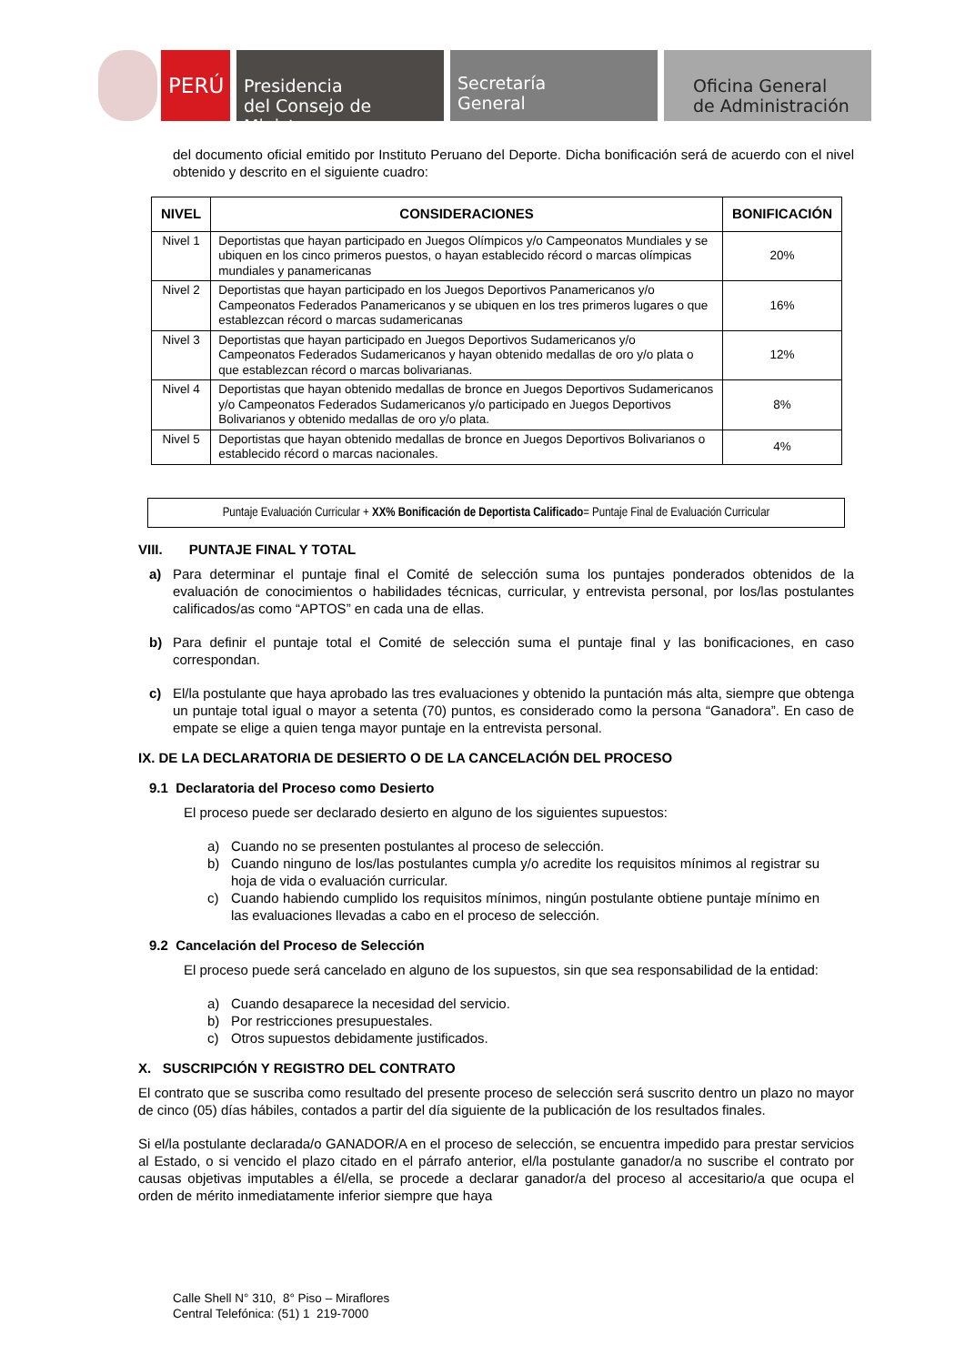PERÚ
Presidencia
del Consejo de Ministros
Secretaría
General
Oficina General
de Administración
del documento oficial emitido por Instituto Peruano del Deporte. Dicha bonificación será de acuerdo con el nivel obtenido y descrito en el siguiente cuadro:
| NIVEL | CONSIDERACIONES | BONIFICACIÓN |
| --- | --- | --- |
| Nivel 1 | Deportistas que hayan participado en Juegos Olímpicos y/o Campeonatos Mundiales y se ubiquen en los cinco primeros puestos, o hayan establecido récord o marcas olímpicas mundiales y panamericanas | 20% |
| Nivel 2 | Deportistas que hayan participado en los Juegos Deportivos Panamericanos y/o Campeonatos Federados Panamericanos y se ubiquen en los tres primeros lugares o que establezcan récord o marcas sudamericanas | 16% |
| Nivel 3 | Deportistas que hayan participado en Juegos Deportivos Sudamericanos y/o Campeonatos Federados Sudamericanos y hayan obtenido medallas de oro y/o plata o que establezcan récord o marcas bolivarianas. | 12% |
| Nivel 4 | Deportistas que hayan obtenido medallas de bronce en Juegos Deportivos Sudamericanos y/o Campeonatos Federados Sudamericanos y/o participado en Juegos Deportivos Bolivarianos y obtenido medallas de oro y/o plata. | 8% |
| Nivel 5 | Deportistas que hayan obtenido medallas de bronce en Juegos Deportivos Bolivarianos o establecido récord o marcas nacionales. | 4% |
Puntaje Evaluación Curricular + XX% Bonificación de Deportista Calificado= Puntaje Final de Evaluación Curricular
VIII. PUNTAJE FINAL Y TOTAL
a) Para determinar el puntaje final el Comité de selección suma los puntajes ponderados obtenidos de la evaluación de conocimientos o habilidades técnicas, curricular, y entrevista personal, por los/las postulantes calificados/as como “APTOS” en cada una de ellas.
b) Para definir el puntaje total el Comité de selección suma el puntaje final y las bonificaciones, en caso correspondan.
c) El/la postulante que haya aprobado las tres evaluaciones y obtenido la puntación más alta, siempre que obtenga un puntaje total igual o mayor a setenta (70) puntos, es considerado como la persona “Ganadora”. En caso de empate se elige a quien tenga mayor puntaje en la entrevista personal.
IX. DE LA DECLARATORIA DE DESIERTO O DE LA CANCELACIÓN DEL PROCESO
9.1 Declaratoria del Proceso como Desierto
El proceso puede ser declarado desierto en alguno de los siguientes supuestos:
a) Cuando no se presenten postulantes al proceso de selección.
b) Cuando ninguno de los/las postulantes cumpla y/o acredite los requisitos mínimos al registrar su hoja de vida o evaluación curricular.
c) Cuando habiendo cumplido los requisitos mínimos, ningún postulante obtiene puntaje mínimo en las evaluaciones llevadas a cabo en el proceso de selección.
9.2 Cancelación del Proceso de Selección
El proceso puede será cancelado en alguno de los supuestos, sin que sea responsabilidad de la entidad:
a) Cuando desaparece la necesidad del servicio.
b) Por restricciones presupuestales.
c) Otros supuestos debidamente justificados.
X. SUSCRIPCIÓN Y REGISTRO DEL CONTRATO
El contrato que se suscriba como resultado del presente proceso de selección será suscrito dentro un plazo no mayor de cinco (05) días hábiles, contados a partir del día siguiente de la publicación de los resultados finales.
Si el/la postulante declarada/o GANADOR/A en el proceso de selección, se encuentra impedido para prestar servicios al Estado, o si vencido el plazo citado en el párrafo anterior, el/la postulante ganador/a no suscribe el contrato por causas objetivas imputables a él/ella, se procede a declarar ganador/a del proceso al accesitario/a que ocupa el orden de mérito inmediatamente inferior siempre que haya
Calle Shell N° 310, 8° Piso – Miraflores
Central Telefónica: (51) 1 219-7000